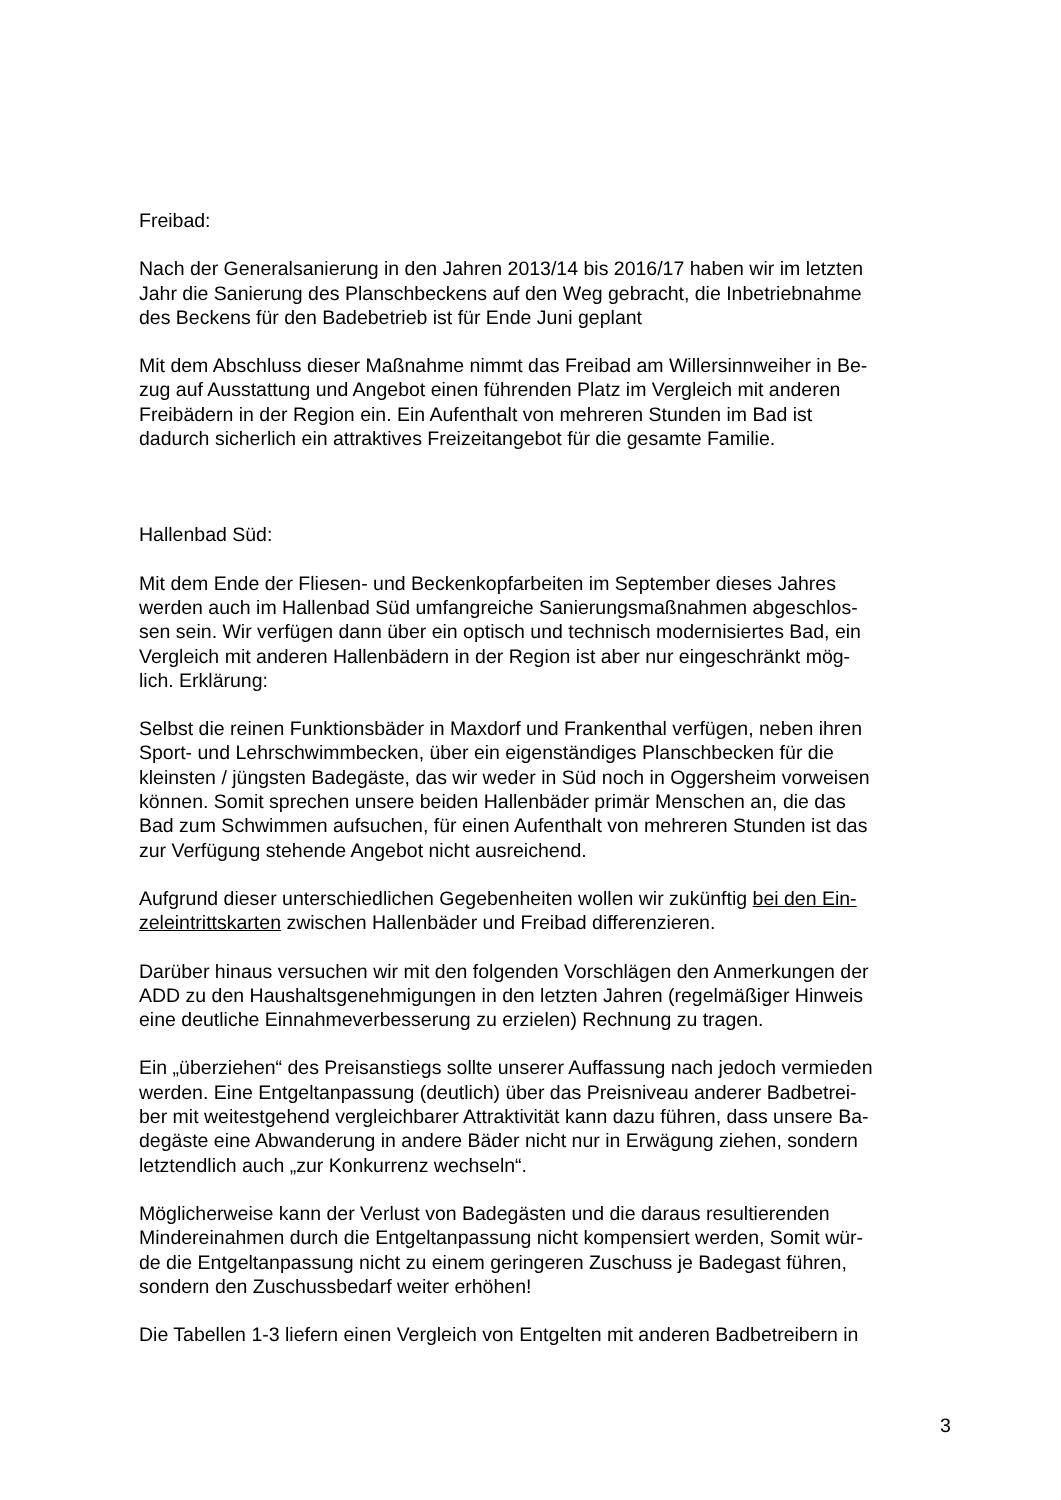Freibad:
Nach der Generalsanierung in den Jahren 2013/14 bis 2016/17 haben wir im letzten
Jahr die Sanierung des Planschbeckens auf den Weg gebracht, die Inbetriebnahme
des Beckens für den Badebetrieb ist für Ende Juni geplant
Mit dem Abschluss dieser Maßnahme nimmt das Freibad am Willersinnweiher in Be-
zug auf Ausstattung und Angebot einen führenden Platz im Vergleich mit anderen
Freibädern in der Region ein. Ein Aufenthalt von mehreren Stunden im Bad ist
dadurch sicherlich ein attraktives Freizeitangebot für die gesamte Familie.
Hallenbad Süd:
Mit dem Ende der Fliesen- und Beckenkopfarbeiten im September dieses Jahres
werden auch im Hallenbad Süd umfangreiche Sanierungsmaßnahmen abgeschlos-
sen sein. Wir verfügen dann über ein optisch und technisch modernisiertes Bad, ein
Vergleich mit anderen Hallenbädern in der Region ist aber nur eingeschränkt mög-
lich. Erklärung:
Selbst die reinen Funktionsbäder in Maxdorf und Frankenthal verfügen, neben ihren
Sport- und Lehrschwimmbecken, über ein eigenständiges Planschbecken für die
kleinsten / jüngsten Badegäste, das wir weder in Süd noch in Oggersheim vorweisen
können. Somit sprechen unsere beiden Hallenbäder primär Menschen an, die das
Bad zum Schwimmen aufsuchen, für einen Aufenthalt von mehreren Stunden ist das
zur Verfügung stehende Angebot nicht ausreichend.
Aufgrund dieser unterschiedlichen Gegebenheiten wollen wir zukünftig bei den Ein-
zeleintrittskarten zwischen Hallenbäder und Freibad differenzieren.
Darüber hinaus versuchen wir mit den folgenden Vorschlägen den Anmerkungen der
ADD zu den Haushaltsgenehmigungen in den letzten Jahren (regelmäßiger Hinweis
eine deutliche Einnahmeverbesserung zu erzielen) Rechnung zu tragen.
Ein „überziehen“ des Preisanstiegs sollte unserer Auffassung nach jedoch vermieden
werden. Eine Entgeltanpassung (deutlich) über das Preisniveau anderer Badbetrei-
ber mit weitestgehend vergleichbarer Attraktivität kann dazu führen, dass unsere Ba-
degäste eine Abwanderung in andere Bäder nicht nur in Erwägung ziehen, sondern
letztendlich auch „zur Konkurrenz wechseln“.
Möglicherweise kann der Verlust von Badegästen und die daraus resultierenden
Mindereinahmen durch die Entgeltanpassung nicht kompensiert werden, Somit wür-
de die Entgeltanpassung nicht zu einem geringeren Zuschuss je Badegast führen,
sondern den Zuschussbedarf weiter erhöhen!
Die Tabellen 1-3 liefern einen Vergleich von Entgelten mit anderen Badbetreibern in
3